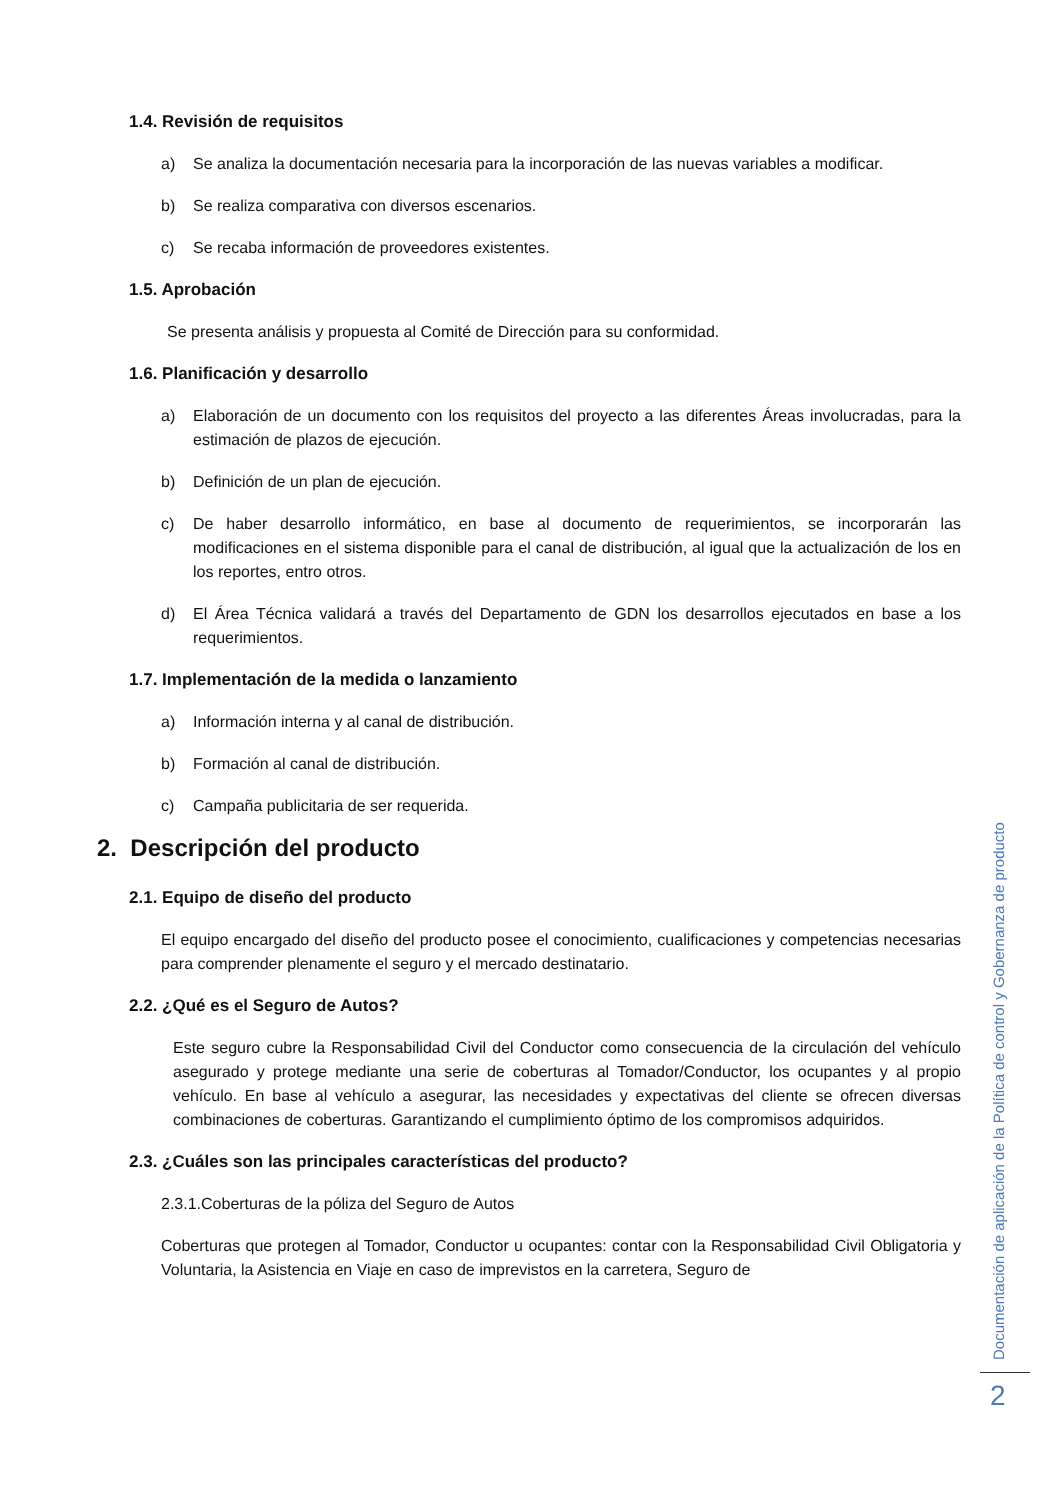1.4. Revisión de requisitos
a) Se analiza la documentación necesaria para la incorporación de las nuevas variables a modificar.
b) Se realiza comparativa con diversos escenarios.
c) Se recaba información de proveedores existentes.
1.5. Aprobación
Se presenta análisis y propuesta al Comité de Dirección para su conformidad.
1.6. Planificación y desarrollo
a) Elaboración de un documento con los requisitos del proyecto a las diferentes Áreas involucradas, para la estimación de plazos de ejecución.
b) Definición de un plan de ejecución.
c) De haber desarrollo informático, en base al documento de requerimientos, se incorporarán las modificaciones en el sistema disponible para el canal de distribución, al igual que la actualización de los en los reportes, entro otros.
d) El Área Técnica validará a través del Departamento de GDN los desarrollos ejecutados en base a los requerimientos.
1.7. Implementación de la medida o lanzamiento
a) Información interna y al canal de distribución.
b) Formación al canal de distribución.
c) Campaña publicitaria de ser requerida.
2. Descripción del producto
2.1. Equipo de diseño del producto
El equipo encargado del diseño del producto posee el conocimiento, cualificaciones y competencias necesarias para comprender plenamente el seguro y el mercado destinatario.
2.2. ¿Qué es el Seguro de Autos?
Este seguro cubre la Responsabilidad Civil del Conductor como consecuencia de la circulación del vehículo asegurado y protege mediante una serie de coberturas al Tomador/Conductor, los ocupantes y al propio vehículo. En base al vehículo a asegurar, las necesidades y expectativas del cliente se ofrecen diversas combinaciones de coberturas. Garantizando el cumplimiento óptimo de los compromisos adquiridos.
2.3. ¿Cuáles son las principales características del producto?
2.3.1.Coberturas de la póliza del Seguro de Autos
Coberturas que protegen al Tomador, Conductor u ocupantes: contar con la Responsabilidad Civil Obligatoria y Voluntaria, la Asistencia en Viaje en caso de imprevistos en la carretera, Seguro de
Documentación de aplicación de la Política de control y Gobernanza de producto
2